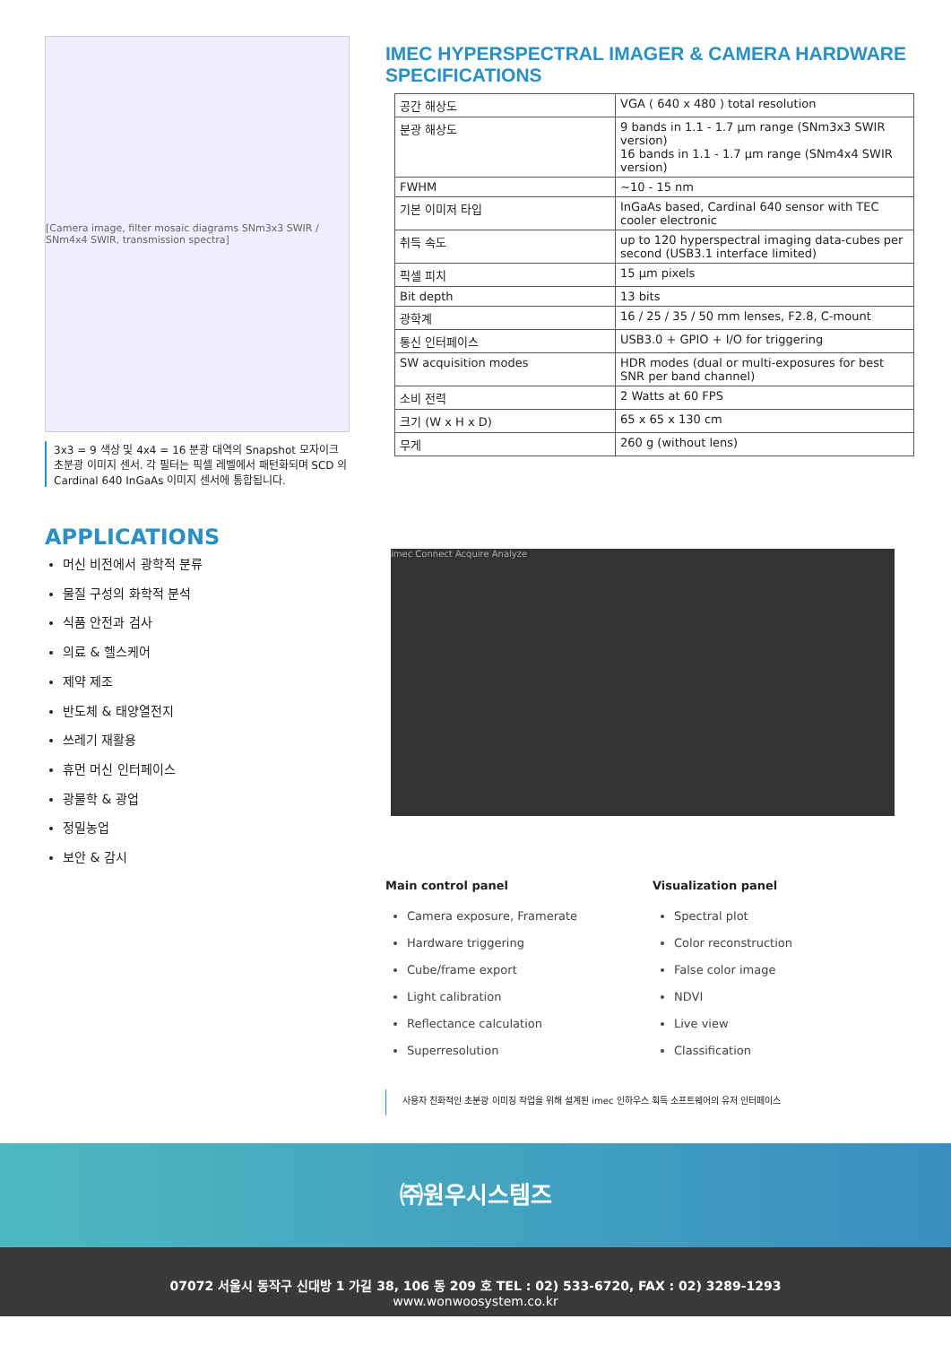[Camera image, filter mosaic diagrams SNm3x3 SWIR / SNm4x4 SWIR, transmission spectra]
3x3 = 9 색상 및 4x4 = 16 분광 대역의 Snapshot 모자이크 초분광 이미지 센서. 각 필터는 픽셀 레벨에서 패턴화되며 SCD 의 Cardinal 640 InGaAs 이미지 센서에 통합됩니다.
IMEC HYPERSPECTRAL IMAGER & CAMERA HARDWARE SPECIFICATIONS
| 공간 해상도 | VGA ( 640 x 480 ) total resolution |
| 분광 해상도 | 9 bands in 1.1 - 1.7 μm range (SNm3x3 SWIR version) 16 bands in 1.1 - 1.7 μm range (SNm4x4 SWIR version) |
| FWHM | ~10 - 15 nm |
| 기본 이미저 타입 | InGaAs based, Cardinal 640 sensor with TEC cooler electronic |
| 취득 속도 | up to 120 hyperspectral imaging data-cubes per second (USB3.1 interface limited) |
| 픽셀 피치 | 15 μm pixels |
| Bit depth | 13 bits |
| 광학계 | 16 / 25 / 35 / 50 mm lenses, F2.8, C-mount |
| 통신 인터페이스 | USB3.0 + GPIO + I/O for triggering |
| SW acquisition modes | HDR modes (dual or multi-exposures for best SNR per band channel) |
| 소비 전력 | 2 Watts at 60 FPS |
| 크기 (W x H x D) | 65 x 65 x 130 cm |
| 무게 | 260 g (without lens) |
APPLICATIONS
머신 비전에서 광학적 분류
물질 구성의 화학적 분석
식품 안전과 검사
의료 & 헬스케어
제약 제조
반도체 & 태양열전지
쓰레기 재활용
휴먼 머신 인터페이스
광물학 & 광업
정밀농업
보안 & 감시
imec Connect Acquire Analyze
Main control panel
Camera exposure, Framerate
Hardware triggering
Cube/frame export
Light calibration
Reflectance calculation
Superresolution
Visualization panel
Spectral plot
Color reconstruction
False color image
NDVI
Live view
Classification
사용자 친화적인 초분광 이미징 작업을 위해 설계된 imec 인하우스 획득 소프트웨어의 유저 인터페이스
㈜원우시스템즈
07072 서울시 동작구 신대방 1 가길 38, 106 동 209 호 TEL : 02) 533-6720, FAX : 02) 3289-1293
www.wonwoosystem.co.kr